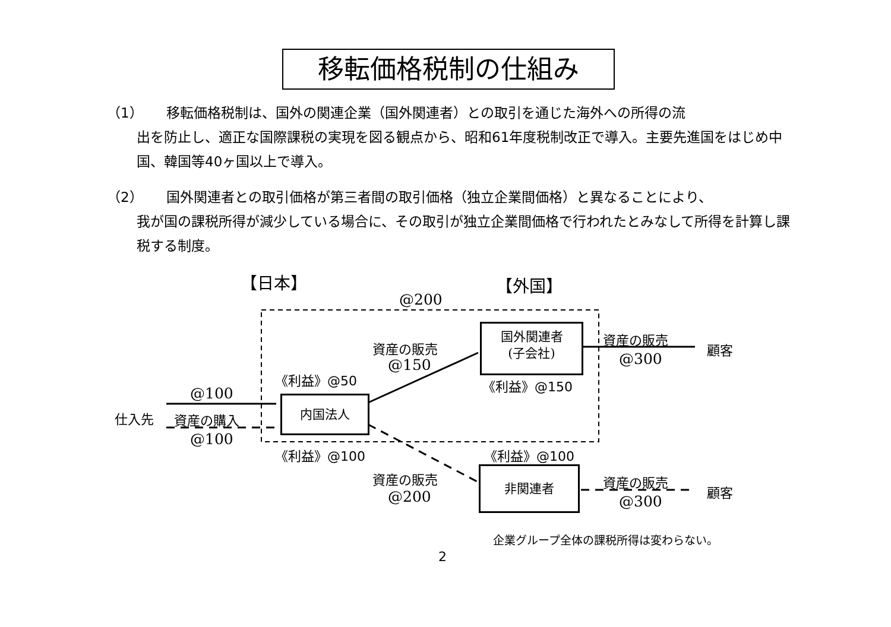移転価格税制の仕組み
（1） 移転価格税制は、国外の関連企業（国外関連者）との取引を通じた海外への所得の流
出を防止し、適正な国際課税の実現を図る観点から、昭和61年度税制改正で導入。主要先進国をはじめ中国、韓国等40ヶ国以上で導入。
（2） 国外関連者との取引価格が第三者間の取引価格（独立企業間価格）と異なることにより、
我が国の課税所得が減少している場合に、その取引が独立企業間価格で行われたとみなして所得を計算し課税する制度。
【日本】 【外国】
@200
国外関連者
(子会社)
資産の販売
顧客
@300
資産の販売
@150
《利益》@50 《利益》@150
@100
仕入先 資産の購入
内国法人
@100
《利益》@100 《利益》@100
資産の販売
@200
非関連者
資産の販売
顧客
@300
企業グループ全体の課税所得は変わらない。
2